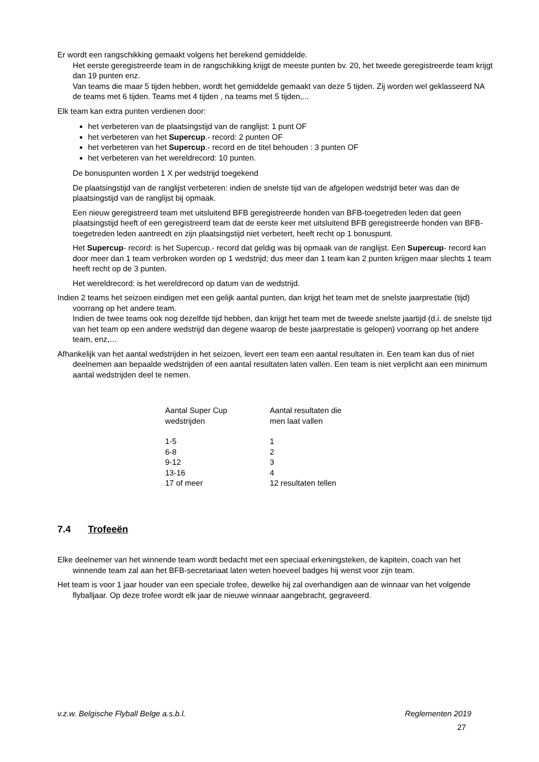Er wordt een rangschikking gemaakt volgens het berekend gemiddelde.
Het eerste geregistreerde team in de rangschikking krijgt de meeste punten bv. 20, het tweede geregistreerde team krijgt dan 19 punten enz.
Van teams die maar 5 tijden hebben, wordt het gemiddelde gemaakt van deze 5 tijden. Zij worden wel geklasseerd NA de teams met 6 tijden. Teams met 4 tijden , na teams met 5 tijden,...
Elk team kan extra punten verdienen door:
het verbeteren van de plaatsingstijd van de ranglijst: 1 punt OF
het verbeteren van het Supercup.- record: 2 punten OF
het verbeteren van het Supercup.- record en de titel behouden : 3 punten OF
het verbeteren van het wereldrecord: 10 punten.
De bonuspunten worden 1 X per wedstrijd toegekend
De plaatsingstijd van de ranglijst verbeteren: indien de snelste tijd van de afgelopen wedstrijd beter was dan de plaatsingstijd van de ranglijst bij opmaak.
Een nieuw geregistreerd team met uitsluitend BFB geregistreerde honden van BFB-toegetreden leden dat geen plaatsingstijd heeft of een geregistreerd team dat de eerste keer met uitsluitend BFB geregistreerde honden van BFB-toegetreden leden aantreedt en zijn plaatsingstijd niet verbetert, heeft recht op 1 bonuspunt.
Het Supercup- record: is het Supercup.- record dat geldig was bij opmaak van de ranglijst. Een Supercup- record kan door meer dan 1 team verbroken worden op 1 wedstrijd; dus meer dan 1 team kan 2 punten krijgen maar slechts 1 team heeft recht op de 3 punten.
Het wereldrecord: is het wereldrecord op datum van de wedstrijd.
Indien 2 teams het seizoen eindigen met een gelijk aantal punten, dan krijgt het team met de snelste jaarprestatie (tijd) voorrang op het andere team.
Indien de twee teams ook nog dezelfde tijd hebben, dan krijgt het team met de tweede snelste jaartijd (d.i. de snelste tijd van het team op een andere wedstrijd dan degene waarop de beste jaarprestatie is gelopen) voorrang op het andere team, enz,…
Afhankelijk van het aantal wedstrijden in het seizoen, levert een team een aantal resultaten in. Een team kan dus of niet deelnemen aan bepaalde wedstrijden of een aantal resultaten laten vallen. Een team is niet verplicht aan een minimum aantal wedstrijden deel te nemen.
| Aantal Super Cup wedstrijden | Aantal resultaten die men laat vallen |
| 1-5 | 1 |
| 6-8 | 2 |
| 9-12 | 3 |
| 13-16 | 4 |
| 17 of meer | 12 resultaten tellen |
7.4 Trofeeën
Elke deelnemer van het winnende team wordt bedacht met een speciaal erkeningsteken, de kapitein, coach van het winnende team zal aan het BFB-secretariaat laten weten hoeveel badges hij wenst voor zijn team.
Het team is voor 1 jaar houder van een speciale trofee, dewelke hij zal overhandigen aan de winnaar van het volgende flyballjaar. Op deze trofee wordt elk jaar de nieuwe winnaar aangebracht, gegraveerd.
v.z.w. Belgische Flyball Belge a.s.b.l. Reglementen 2019
27